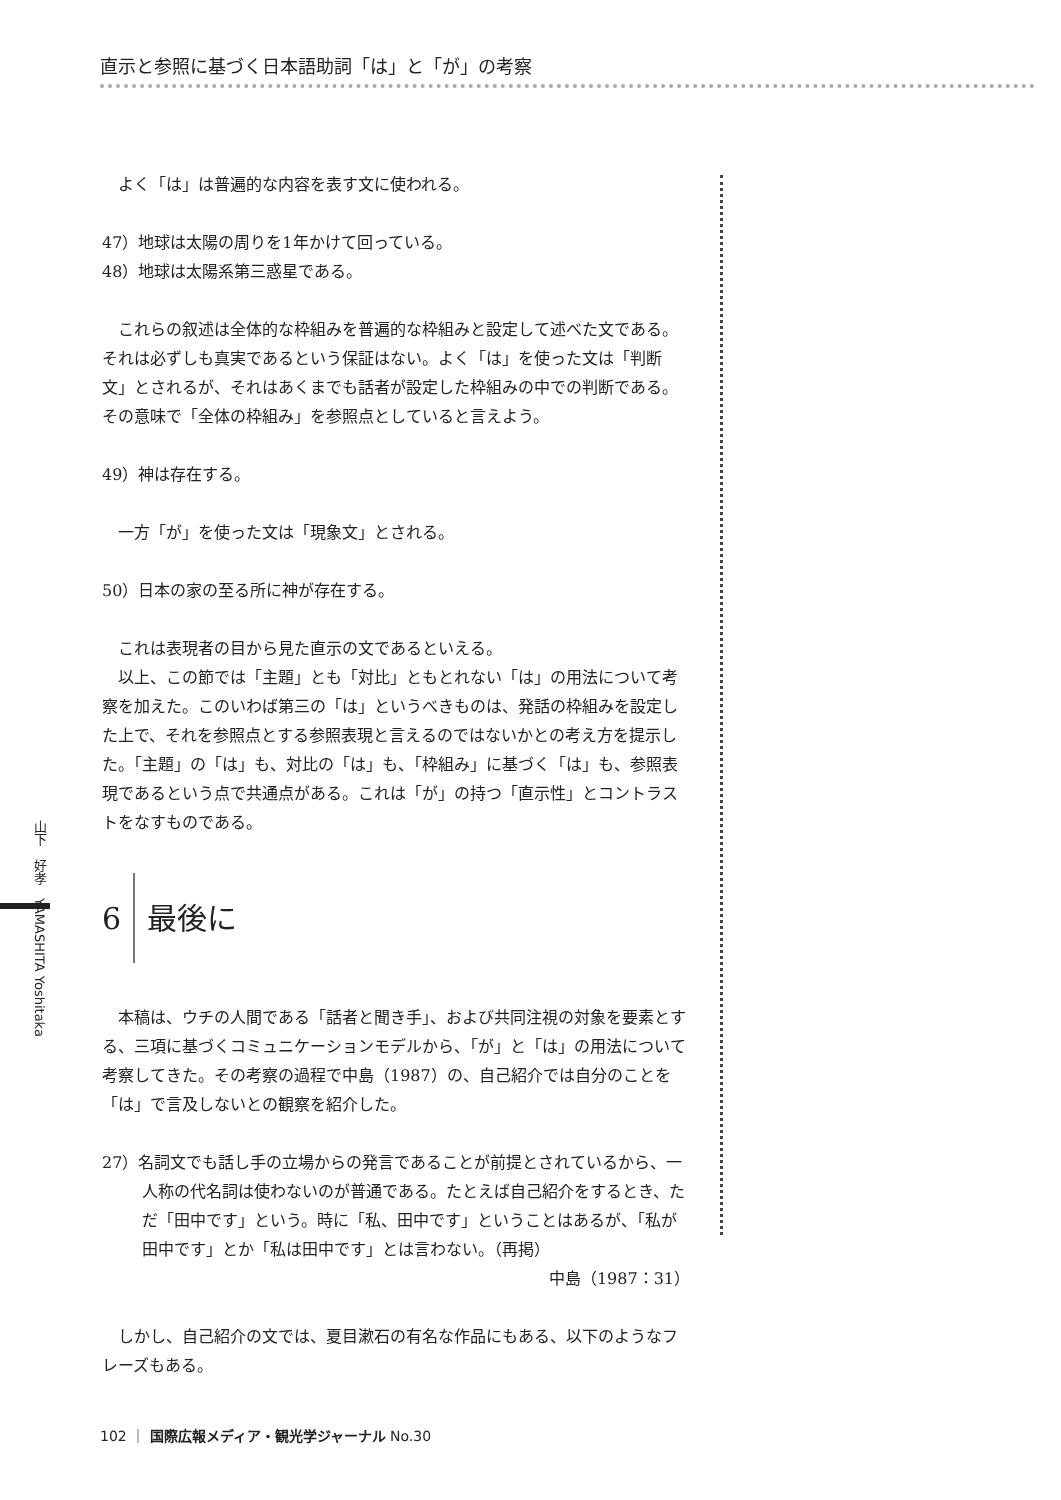直示と参照に基づく日本語助詞「は」と「が」の考察
よく「は」は普遍的な内容を表す文に使われる。
47）地球は太陽の周りを1年かけて回っている。
48）地球は太陽系第三惑星である。
これらの叙述は全体的な枠組みを普遍的な枠組みと設定して述べた文である。それは必ずしも真実であるという保証はない。よく「は」を使った文は「判断文」とされるが、それはあくまでも話者が設定した枠組みの中での判断である。その意味で「全体の枠組み」を参照点としていると言えよう。
49）神は存在する。
一方「が」を使った文は「現象文」とされる。
50）日本の家の至る所に神が存在する。
これは表現者の目から見た直示の文であるといえる。
以上、この節では「主題」とも「対比」ともとれない「は」の用法について考察を加えた。このいわば第三の「は」というべきものは、発話の枠組みを設定した上で、それを参照点とする参照表現と言えるのではないかとの考え方を提示した。「主題」の「は」も、対比の「は」も、「枠組み」に基づく「は」も、参照表現であるという点で共通点がある。これは「が」の持つ「直示性」とコントラストをなすものである。
6 最後に
本稿は、ウチの人間である「話者と聞き手」、および共同注視の対象を要素とする、三項に基づくコミュニケーションモデルから、「が」と「は」の用法について考察してきた。その考察の過程で中島（1987）の、自己紹介では自分のことを「は」で言及しないとの観察を紹介した。
27）名詞文でも話し手の立場からの発言であることが前提とされているから、一人称の代名詞は使わないのが普通である。たとえば自己紹介をするとき、ただ「田中です」という。時に「私、田中です」ということはあるが、「私が田中です」とか「私は田中です」とは言わない。（再掲）
中島（1987：31）
しかし、自己紹介の文では、夏目漱石の有名な作品にもある、以下のようなフレーズもある。
山下　好孝　YAMASHITA Yoshitaka
102 ｜ 国際広報メディア・観光学ジャーナル No.30